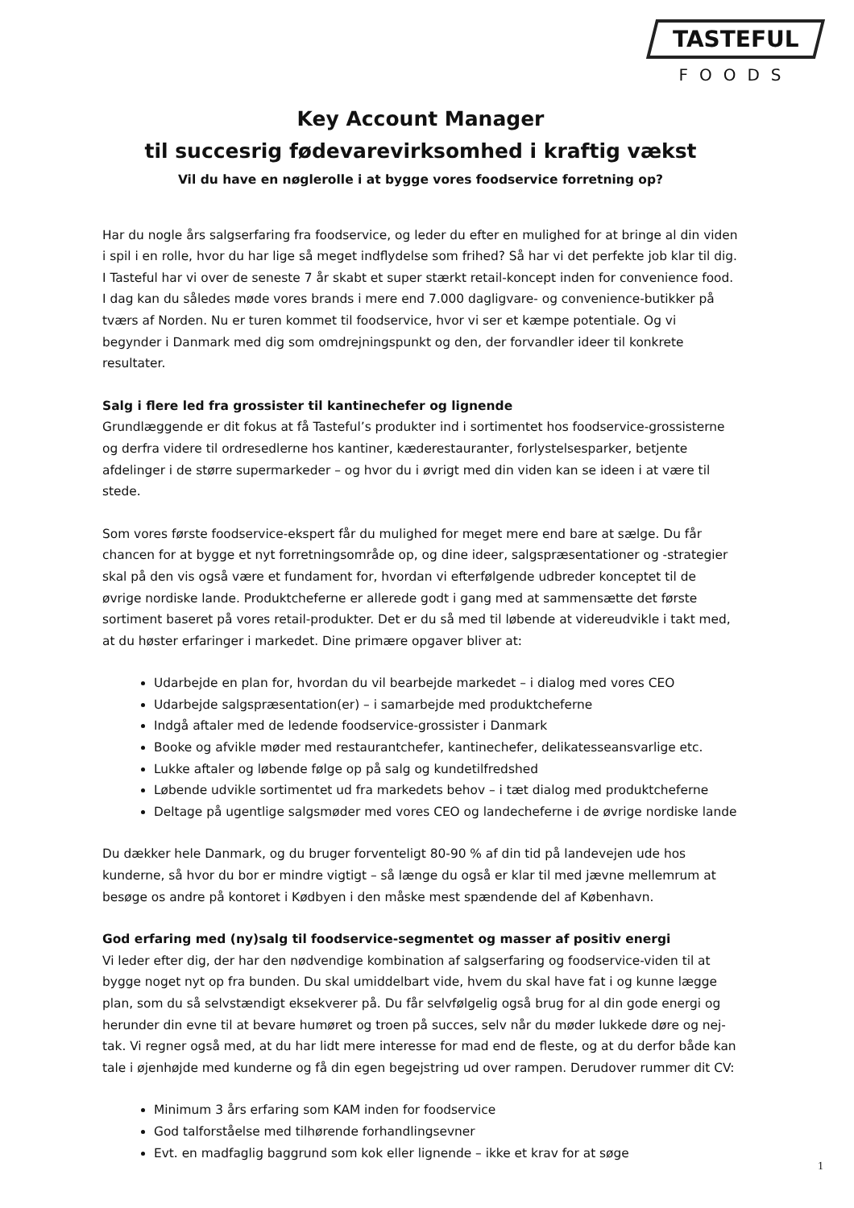TASTEFUL
FOODS
Key Account Manager
til succesrig fødevarevirksomhed i kraftig vækst
Vil du have en nøglerolle i at bygge vores foodservice forretning op?
Har du nogle års salgserfaring fra foodservice, og leder du efter en mulighed for at bringe al din viden i spil i en rolle, hvor du har lige så meget indflydelse som frihed? Så har vi det perfekte job klar til dig. I Tasteful har vi over de seneste 7 år skabt et super stærkt retail-koncept inden for convenience food. I dag kan du således møde vores brands i mere end 7.000 dagligvare- og convenience-butikker på tværs af Norden. Nu er turen kommet til foodservice, hvor vi ser et kæmpe potentiale. Og vi begynder i Danmark med dig som omdrejningspunkt og den, der forvandler ideer til konkrete resultater.
Salg i flere led fra grossister til kantinechefer og lignende
Grundlæggende er dit fokus at få Tasteful’s produkter ind i sortimentet hos foodservice-grossisterne og derfra videre til ordresedlerne hos kantiner, kæderestauranter, forlystelsesparker, betjente afdelinger i de større supermarkeder – og hvor du i øvrigt med din viden kan se ideen i at være til stede.
Som vores første foodservice-ekspert får du mulighed for meget mere end bare at sælge. Du får chancen for at bygge et nyt forretningsområde op, og dine ideer, salgspræsentationer og -strategier skal på den vis også være et fundament for, hvordan vi efterfølgende udbreder konceptet til de øvrige nordiske lande. Produktcheferne er allerede godt i gang med at sammensætte det første sortiment baseret på vores retail-produkter. Det er du så med til løbende at videreudvikle i takt med, at du høster erfaringer i markedet. Dine primære opgaver bliver at:
Udarbejde en plan for, hvordan du vil bearbejde markedet – i dialog med vores CEO
Udarbejde salgspræsentation(er) – i samarbejde med produktcheferne
Indgå aftaler med de ledende foodservice-grossister i Danmark
Booke og afvikle møder med restaurantchefer, kantinechefer, delikatesseansvarlige etc.
Lukke aftaler og løbende følge op på salg og kundetilfredshed
Løbende udvikle sortimentet ud fra markedets behov – i tæt dialog med produktcheferne
Deltage på ugentlige salgsmøder med vores CEO og landecheferne i de øvrige nordiske lande
Du dækker hele Danmark, og du bruger forventeligt 80-90 % af din tid på landevejen ude hos kunderne, så hvor du bor er mindre vigtigt – så længe du også er klar til med jævne mellemrum at besøge os andre på kontoret i Kødbyen i den måske mest spændende del af København.
God erfaring med (ny)salg til foodservice-segmentet og masser af positiv energi
Vi leder efter dig, der har den nødvendige kombination af salgserfaring og foodservice-viden til at bygge noget nyt op fra bunden. Du skal umiddelbart vide, hvem du skal have fat i og kunne lægge plan, som du så selvstændigt eksekverer på. Du får selvfølgelig også brug for al din gode energi og herunder din evne til at bevare humøret og troen på succes, selv når du møder lukkede døre og nej-tak. Vi regner også med, at du har lidt mere interesse for mad end de fleste, og at du derfor både kan tale i øjenhøjde med kunderne og få din egen begejstring ud over rampen. Derudover rummer dit CV:
Minimum 3 års erfaring som KAM inden for foodservice
God talforståelse med tilhørende forhandlingsevner
Evt. en madfaglig baggrund som kok eller lignende – ikke et krav for at søge
1